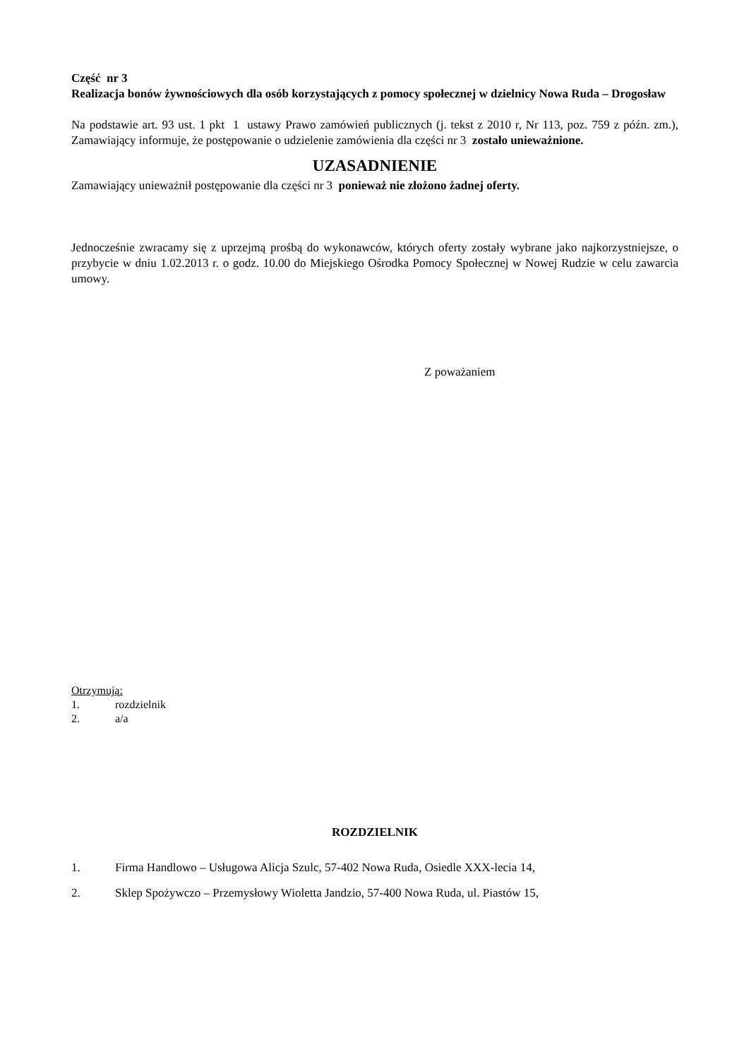Część nr 3
Realizacja bonów żywnościowych dla osób korzystających z pomocy społecznej w dzielnicy Nowa Ruda – Drogosław
Na podstawie art. 93 ust. 1 pkt 1 ustawy Prawo zamówień publicznych (j. tekst z 2010 r, Nr 113, poz. 759 z późn. zm.), Zamawiający informuje, że postępowanie o udzielenie zamówienia dla części nr 3 zostało unieważnione.
UZASADNIENIE
Zamawiający unieważnił postępowanie dla części nr 3 ponieważ nie złożono żadnej oferty.
Jednocześnie zwracamy się z uprzejmą prośbą do wykonawców, których oferty zostały wybrane jako najkorzystniejsze, o przybycie w dniu 1.02.2013 r. o godz. 10.00 do Miejskiego Ośrodka Pomocy Społecznej w Nowej Rudzie w celu zawarcia umowy.
Z poważaniem
Otrzymują:
1. rozdzielnik
2. a/a
ROZDZIELNIK
1. Firma Handlowo – Usługowa Alicja Szulc, 57-402 Nowa Ruda, Osiedle XXX-lecia 14,
2. Sklep Spożywczo – Przemysłowy Wioletta Jandzio, 57-400 Nowa Ruda, ul. Piastów 15,